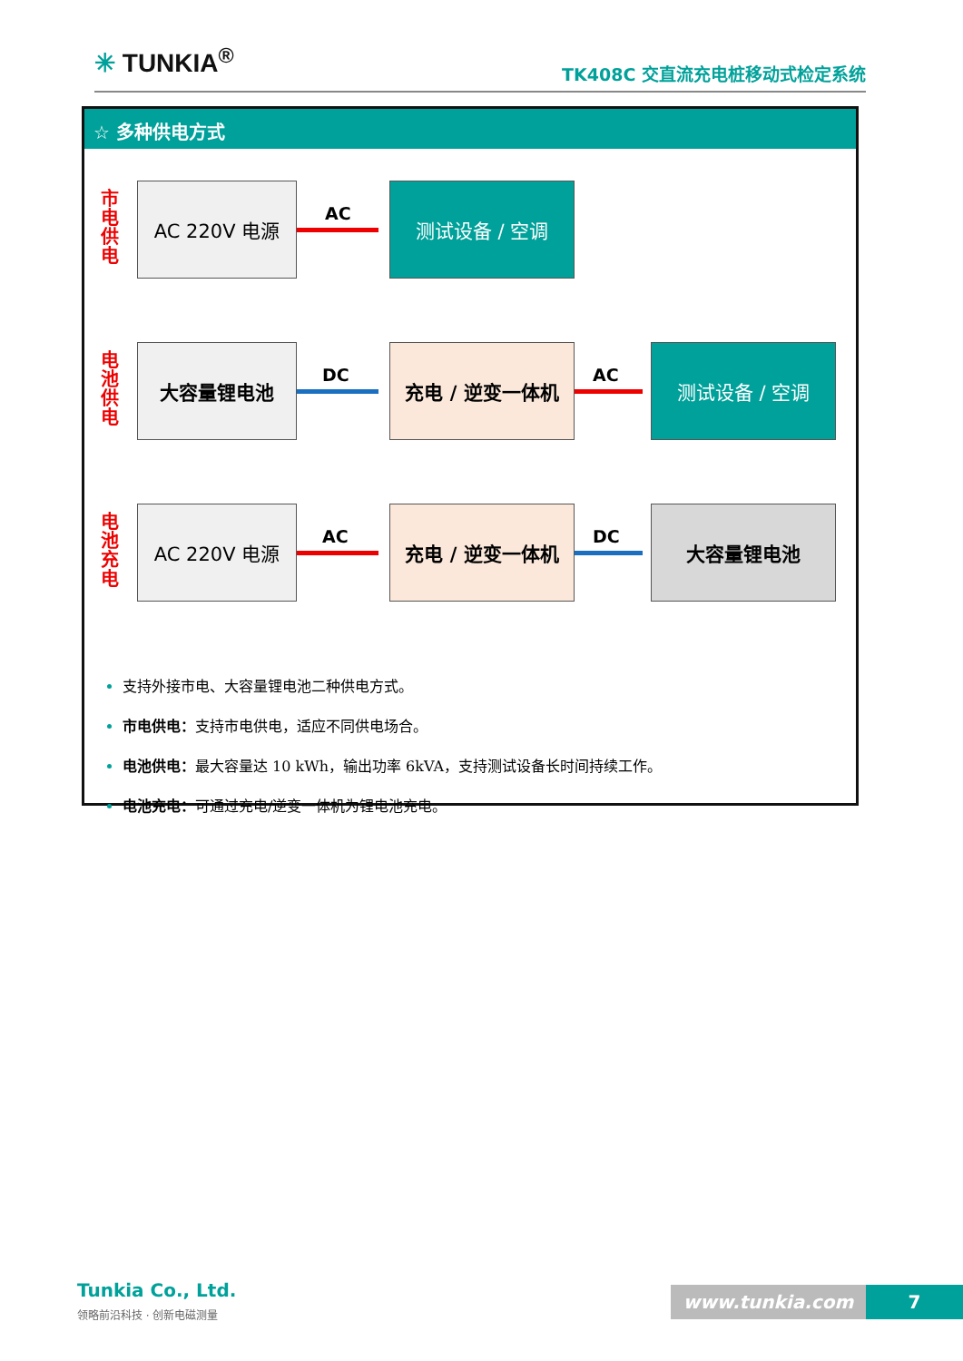✳ TUNKIA<sup>®</sup>
TK408C 交直流充电桩移动式检定系统
☆ 多种供电方式
市电供电
AC 220V 电源
AC
测试设备 / 空调
电池供电
大容量锂电池
DC
充电 / 逆变一体机
AC
测试设备 / 空调
电池充电
AC 220V 电源
AC
充电 / 逆变一体机
DC
大容量锂电池
支持外接市电、大容量锂电池二种供电方式。
市电供电：支持市电供电，适应不同供电场合。
电池供电：最大容量达 10 kWh，输出功率 6kVA，支持测试设备长时间持续工作。
电池充电：可通过充电/逆变一体机为锂电池充电。
Tunkia Co., Ltd.
领略前沿科技 · 创新电磁测量
www.tunkia.com 7